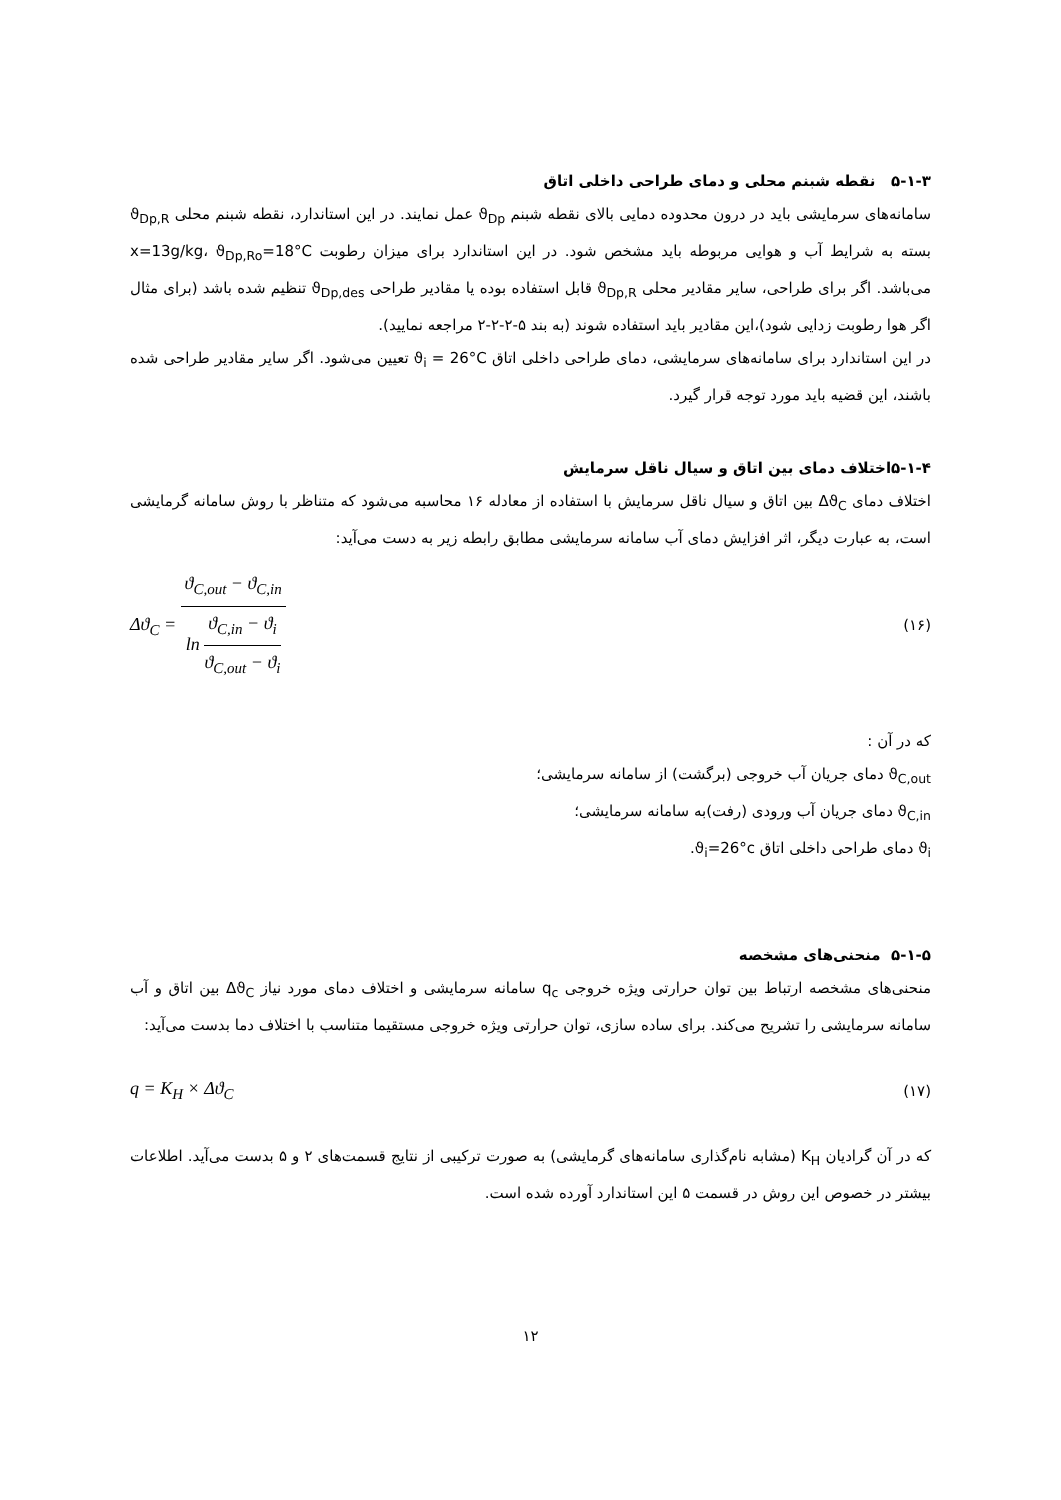۵-۱-۳ نقطه شبنم محلی و دمای طراحی داخلی اتاق
سامانه‌های سرمایشی باید در درون محدوده دمایی بالای نقطه شبنم ϑ<sub>Dp</sub> عمل نمایند. در این استاندارد، نقطه شبنم محلی ϑ<sub>Dp,R</sub> بسته به شرایط آب و هوایی مربوطه باید مشخص شود. در این استاندارد برای میزان رطوبت x=13g/kg، ϑ<sub>Dp,Ro</sub>=18°C می‌باشد. اگر برای طراحی، سایر مقادیر محلی ϑ<sub>Dp,R</sub> قابل استفاده بوده یا مقادیر طراحی ϑ<sub>Dp,des</sub> تنظیم شده باشد (برای مثال اگر هوا رطوبت زدایی شود)،این مقادیر باید استفاده شوند (به بند ۵-۲-۲-۲ مراجعه نمایید).
در این استاندارد برای سامانه‌های سرمایشی، دمای طراحی داخلی اتاق ϑ<sub>i</sub> = 26°C تعیین می‌شود. اگر سایر مقادیر طراحی شده باشند، این قضیه باید مورد توجه قرار گیرد.
۵-۱-۴اختلاف دمای بین اتاق و سیال ناقل سرمایش
اختلاف دمای Δϑ<sub>C</sub> بین اتاق و سیال ناقل سرمایش با استفاده از معادله ۱۶ محاسبه می‌شود که متناظر با روش سامانه گرمایشی است، به عبارت دیگر، اثر افزایش دمای آب سامانه سرمایشی مطابق رابطه زیر به دست می‌آید:
Δϑ<sub>C</sub> = ϑ<sub>C,out</sub> − ϑ<sub>C,in</sub> ln ϑ<sub>C,in</sub> − ϑ<sub>i</sub> ϑ<sub>C,out</sub> − ϑ<sub>i</sub> (۱۶)
که در آن :
ϑ<sub>C,out</sub> دمای جریان آب خروجی (برگشت) از سامانه سرمایشی؛
ϑ<sub>C,in</sub> دمای جریان آب ورودی (رفت)به سامانه سرمایشی؛
ϑ<sub>i</sub> دمای طراحی داخلی اتاق ϑ<sub>i</sub>=26°c.
۵-۱-۵ منحنی‌های مشخصه
منحنی‌های مشخصه ارتباط بین توان حرارتی ویژه خروجی q<sub>c</sub> سامانه سرمایشی و اختلاف دمای مورد نیاز Δϑ<sub>C</sub> بین اتاق و آب سامانه سرمایشی را تشریح می‌کند. برای ساده سازی، توان حرارتی ویژه خروجی مستقیما متناسب با اختلاف دما بدست می‌آید:
q = K<sub>H</sub> × Δϑ<sub>C</sub> (۱۷)
که در آن گرادیان K<sub>H</sub> (مشابه نام‌گذاری سامانه‌های گرمایشی) به صورت ترکیبی از نتایج قسمت‌های ۲ و ۵ بدست می‌آید. اطلاعات بیشتر در خصوص این روش در قسمت ۵ این استاندارد آورده شده است.
۱۲